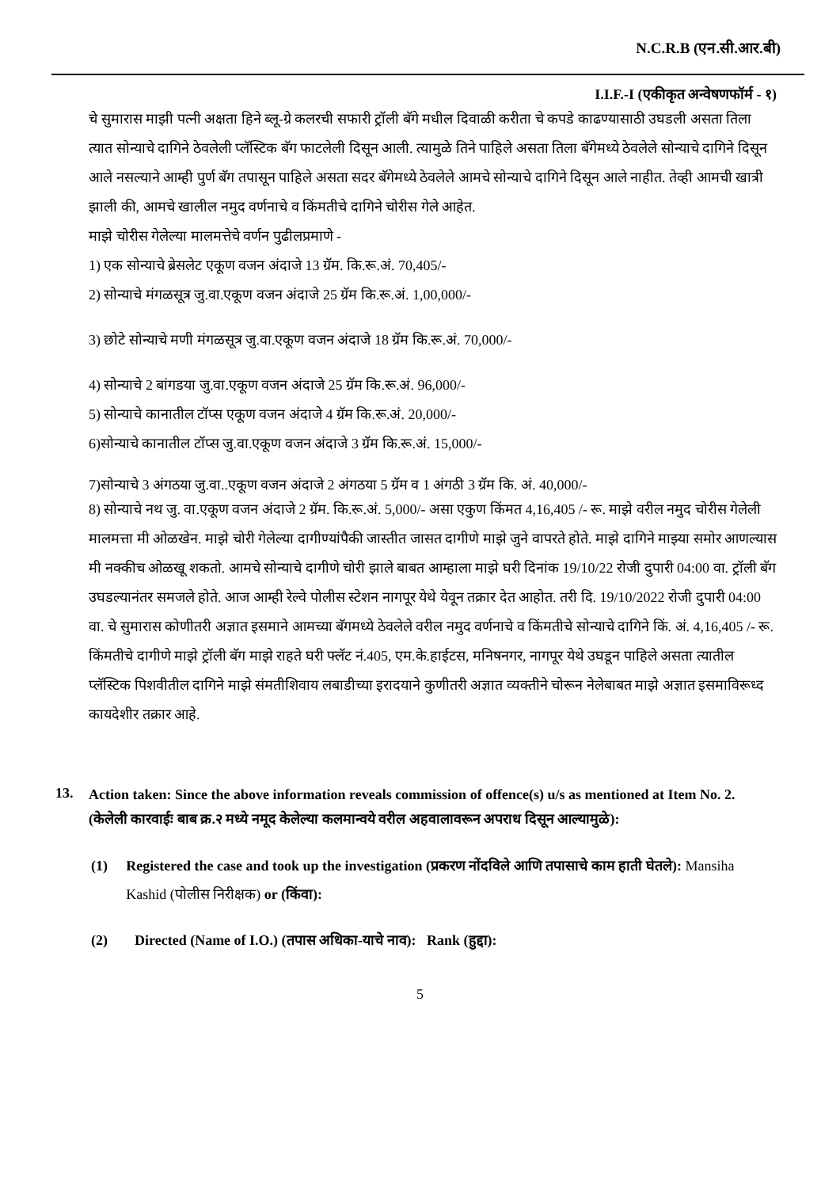N.C.R.B (एन.सी.आर.बी)
I.I.F.-I (एकीकृत अन्वेषणफॉर्म - १)
चे सुमारास माझी पत्नी अक्षता हिने ब्लू-ग्रे कलरची सफारी ट्रॉली बॅगे मधील दिवाळी करीता चे कपडे काढण्यासाठी उघडली असता तिला त्यात सोन्याचे दागिने ठेवलेली प्लॅस्टिक बॅग फाटलेली दिसून आली. त्यामुळे तिने पाहिले असता तिला बॅगेमध्ये ठेवलेले सोन्याचे दागिने दिसून आले नसल्याने आम्ही पुर्ण बॅग तपासून पाहिले असता सदर बॅगेमध्ये ठेवलेले आमचे सोन्याचे दागिने दिसून आले नाहीत. तेव्ही आमची खात्री झाली की, आमचे खालील नमुद वर्णनाचे व किंमतीचे दागिने चोरीस गेले आहेत.
माझे चोरीस गेलेल्या मालमत्तेचे वर्णन पुढीलप्रमाणे -
1) एक सोन्याचे ब्रेसलेट एकूण वजन अंदाजे 13 ग्रॅम. कि.रू.अं. 70,405/-
2) सोन्याचे मंगळसूत्र जु.वा.एकूण वजन अंदाजे 25 ग्रॅम कि.रू.अं. 1,00,000/-
3) छोटे सोन्याचे मणी मंगळसूत्र जु.वा.एकूण वजन अंदाजे 18 ग्रॅम कि.रू.अं. 70,000/-
4) सोन्याचे 2 बांगडया जु.वा.एकूण वजन अंदाजे 25 ग्रॅम कि.रू.अं. 96,000/-
5) सोन्याचे कानातील टॉप्स एकूण वजन अंदाजे 4 ग्रॅम कि.रू.अं. 20,000/-
6)सोन्याचे कानातील टॉप्स जु.वा.एकूण वजन अंदाजे 3 ग्रॅम कि.रू.अं. 15,000/-
7)सोन्याचे 3 अंगठया जु.वा..एकूण वजन अंदाजे 2 अंगठया 5 ग्रॅम व 1 अंगठी 3 ग्रॅम कि. अं. 40,000/-
8) सोन्याचे नथ जु. वा.एकूण वजन अंदाजे 2 ग्रॅम. कि.रू.अं. 5,000/- असा एकुण किंमत 4,16,405 /- रू. माझे वरील नमुद चोरीस गेलेली मालमत्ता मी ओळखेन. माझे चोरी गेलेल्या दागीण्यांपैकी जास्तीत जासत दागीणे माझे जुने वापरते होते. माझे दागिने माझ्या समोर आणल्यास मी नक्कीच ओळखू शकतो. आमचे सोन्याचे दागीणे चोरी झाले बाबत आम्हाला माझे घरी दिनांक 19/10/22 रोजी दुपारी 04:00 वा. ट्रॉली बॅग उघडल्यानंतर समजले होते. आज आम्ही रेल्वे पोलीस स्टेशन नागपूर येथे येवून तक्रार देत आहोत. तरी दि. 19/10/2022 रोजी दुपारी 04:00 वा. चे सुमारास कोणीतरी अज्ञात इसमाने आमच्या बॅगमध्ये ठेवलेले वरील नमुद वर्णनाचे व किंमतीचे सोन्याचे दागिने किं. अं. 4,16,405 /- रू. किंमतीचे दागीणे माझे ट्रॉली बॅग माझे राहते घरी फ्लॅट नं.405, एम.के.हाईटस, मनिषनगर, नागपूर येथे उघडून पाहिले असता त्यातील प्लॅस्टिक पिशवीतील दागिने माझे संमतीशिवाय लबाडीच्या इरादयाने कुणीतरी अज्ञात व्यक्तीने चोरून नेलेबाबत माझे अज्ञात इसमाविरूध्द कायदेशीर तक्रार आहे.
13.
Action taken: Since the above information reveals commission of offence(s) u/s as mentioned at Item No. 2.
(केलेली कारवाईः बाब क्र.२ मध्ये नमूद केलेल्या कलमान्वये वरील अहवालावरून अपराध दिसून आल्यामुळे):
(1) Registered the case and took up the investigation (प्रकरण नोंदविले आणि तपासाचे काम हाती घेतले): Mansiha Kashid (पोलीस निरीक्षक) or (किंवा):
(2) Directed (Name of I.O.) (तपास अधिका-याचे नाव): Rank (हुद्दा):
5